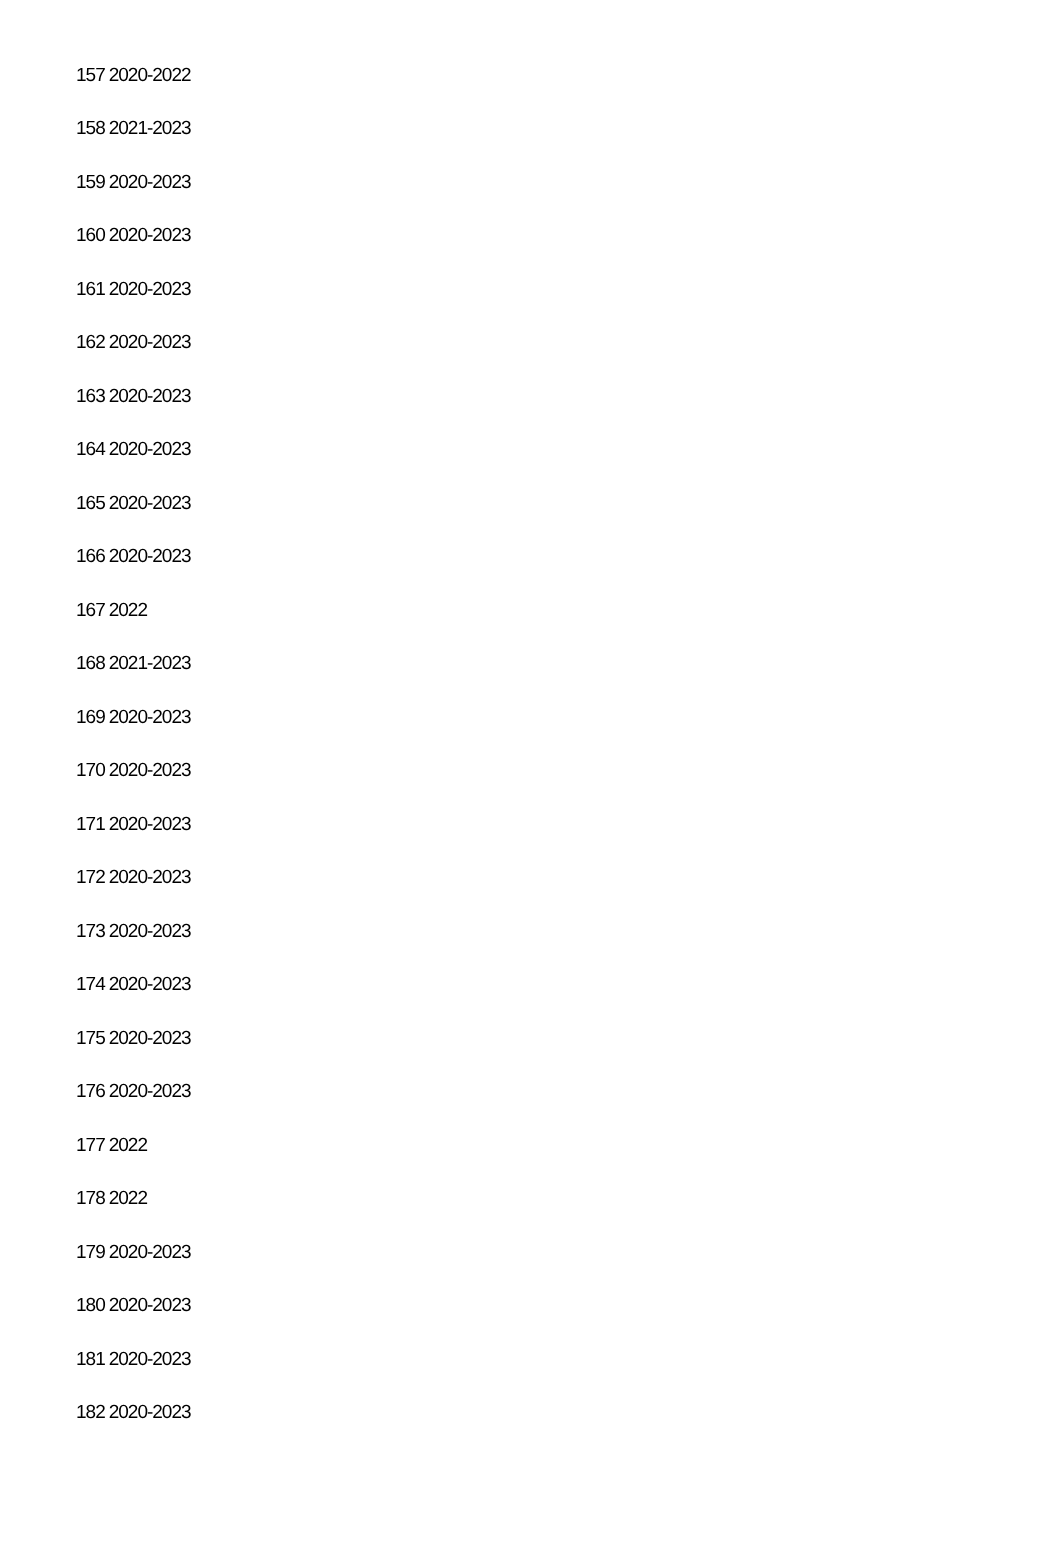| 157 | 2020-2022 |
| 158 | 2021-2023 |
| 159 | 2020-2023 |
| 160 | 2020-2023 |
| 161 | 2020-2023 |
| 162 | 2020-2023 |
| 163 | 2020-2023 |
| 164 | 2020-2023 |
| 165 | 2020-2023 |
| 166 | 2020-2023 |
| 167 | 2022 |
| 168 | 2021-2023 |
| 169 | 2020-2023 |
| 170 | 2020-2023 |
| 171 | 2020-2023 |
| 172 | 2020-2023 |
| 173 | 2020-2023 |
| 174 | 2020-2023 |
| 175 | 2020-2023 |
| 176 | 2020-2023 |
| 177 | 2022 |
| 178 | 2022 |
| 179 | 2020-2023 |
| 180 | 2020-2023 |
| 181 | 2020-2023 |
| 182 | 2020-2023 |